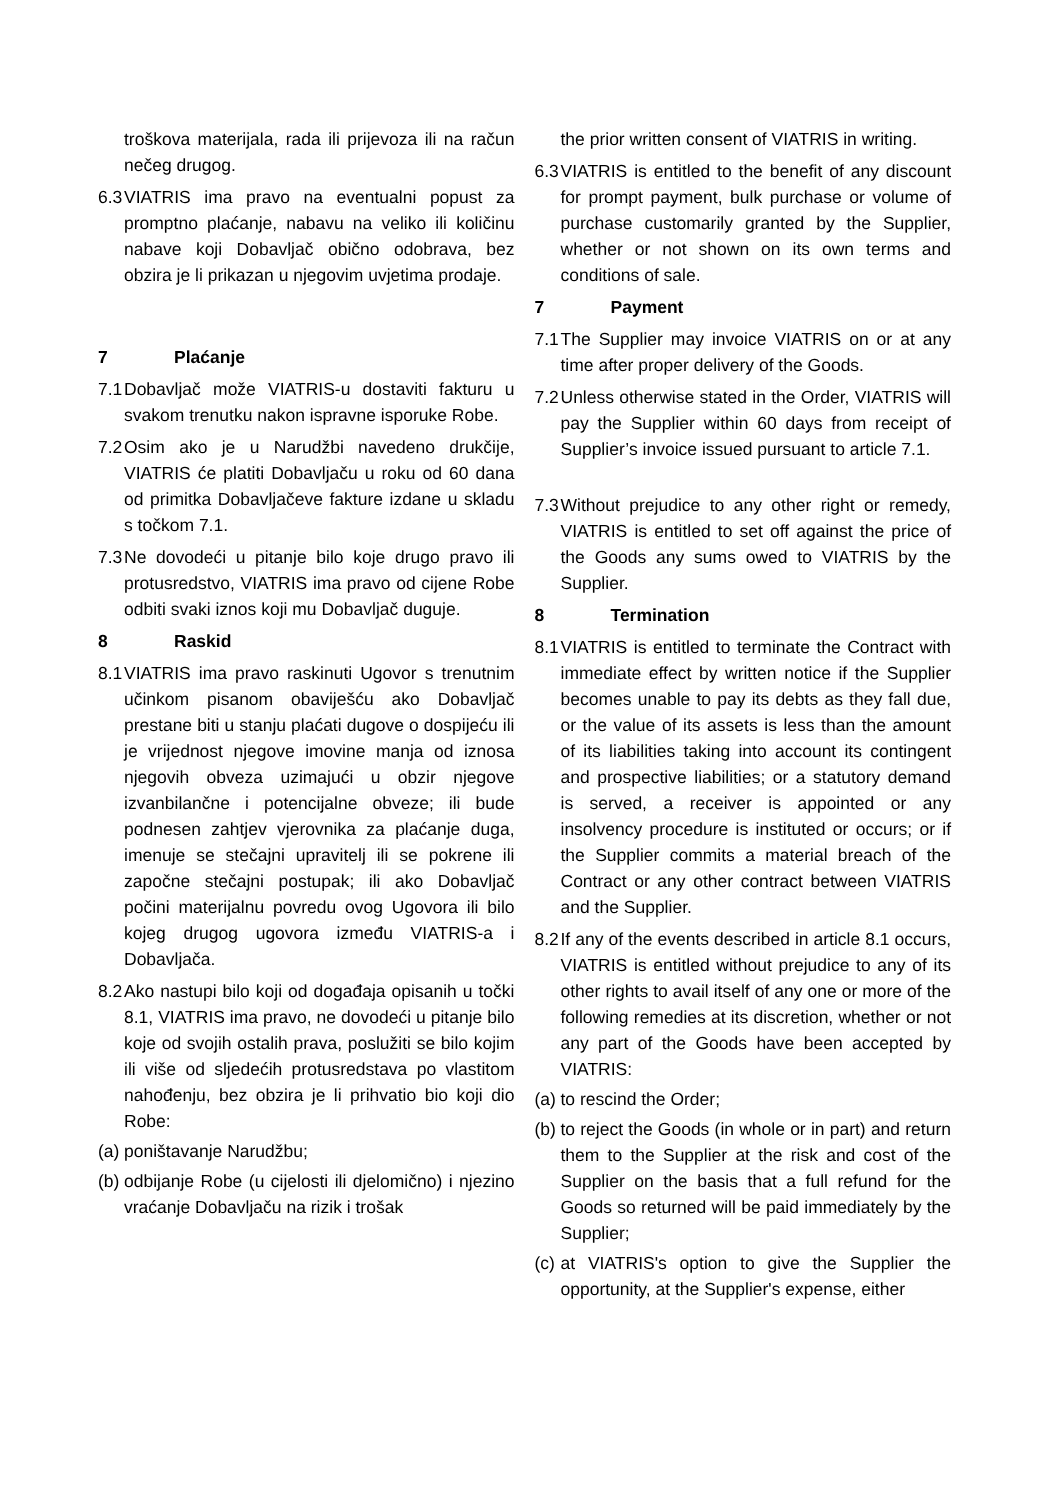troškova materijala, rada ili prijevoza ili na račun nečeg drugog.
6.3 VIATRIS ima pravo na eventualni popust za promptno plaćanje, nabavu na veliko ili količinu nabave koji Dobavljač obično odobrava, bez obzira je li prikazan u njegovim uvjetima prodaje.
7 Plaćanje
7.1 Dobavljač može VIATRIS-u dostaviti fakturu u svakom trenutku nakon ispravne isporuke Robe.
7.2 Osim ako je u Narudžbi navedeno drukčije, VIATRIS će platiti Dobavljaču u roku od 60 dana od primitka Dobavljačeve fakture izdane u skladu s točkom 7.1.
7.3 Ne dovodeći u pitanje bilo koje drugo pravo ili protusredstvo, VIATRIS ima pravo od cijene Robe odbiti svaki iznos koji mu Dobavljač duguje.
8 Raskid
8.1 VIATRIS ima pravo raskinuti Ugovor s trenutnim učinkom pisanom obaviješću ako Dobavljač prestane biti u stanju plaćati dugove o dospijeću ili je vrijednost njegove imovine manja od iznosa njegovih obveza uzimajući u obzir njegove izvanbilančne i potencijalne obveze; ili bude podnesen zahtjev vjerovnika za plaćanje duga, imenuje se stečajni upravitelj ili se pokrene ili započne stečajni postupak; ili ako Dobavljač počini materijalnu povredu ovog Ugovora ili bilo kojeg drugog ugovora između VIATRIS-a i Dobavljača.
8.2 Ako nastupi bilo koji od događaja opisanih u točki 8.1, VIATRIS ima pravo, ne dovodeći u pitanje bilo koje od svojih ostalih prava, poslužiti se bilo kojim ili više od sljedećih protusredstava po vlastitom nahođenju, bez obzira je li prihvatio bio koji dio Robe:
(a) poništavanje Narudžbu;
(b) odbijanje Robe (u cijelosti ili djelomično) i njezino vraćanje Dobavljaču na rizik i trošak
the prior written consent of VIATRIS in writing.
6.3 VIATRIS is entitled to the benefit of any discount for prompt payment, bulk purchase or volume of purchase customarily granted by the Supplier, whether or not shown on its own terms and conditions of sale.
7 Payment
7.1 The Supplier may invoice VIATRIS on or at any time after proper delivery of the Goods.
7.2 Unless otherwise stated in the Order, VIATRIS will pay the Supplier within 60 days from receipt of Supplier’s invoice issued pursuant to article 7.1.
7.3 Without prejudice to any other right or remedy, VIATRIS is entitled to set off against the price of the Goods any sums owed to VIATRIS by the Supplier.
8 Termination
8.1 VIATRIS is entitled to terminate the Contract with immediate effect by written notice if the Supplier becomes unable to pay its debts as they fall due, or the value of its assets is less than the amount of its liabilities taking into account its contingent and prospective liabilities; or a statutory demand is served, a receiver is appointed or any insolvency procedure is instituted or occurs; or if the Supplier commits a material breach of the Contract or any other contract between VIATRIS and the Supplier.
8.2 If any of the events described in article 8.1 occurs, VIATRIS is entitled without prejudice to any of its other rights to avail itself of any one or more of the following remedies at its discretion, whether or not any part of the Goods have been accepted by VIATRIS:
(a) to rescind the Order;
(b) to reject the Goods (in whole or in part) and return them to the Supplier at the risk and cost of the Supplier on the basis that a full refund for the Goods so returned will be paid immediately by the Supplier;
(c) at VIATRIS's option to give the Supplier the opportunity, at the Supplier's expense, either